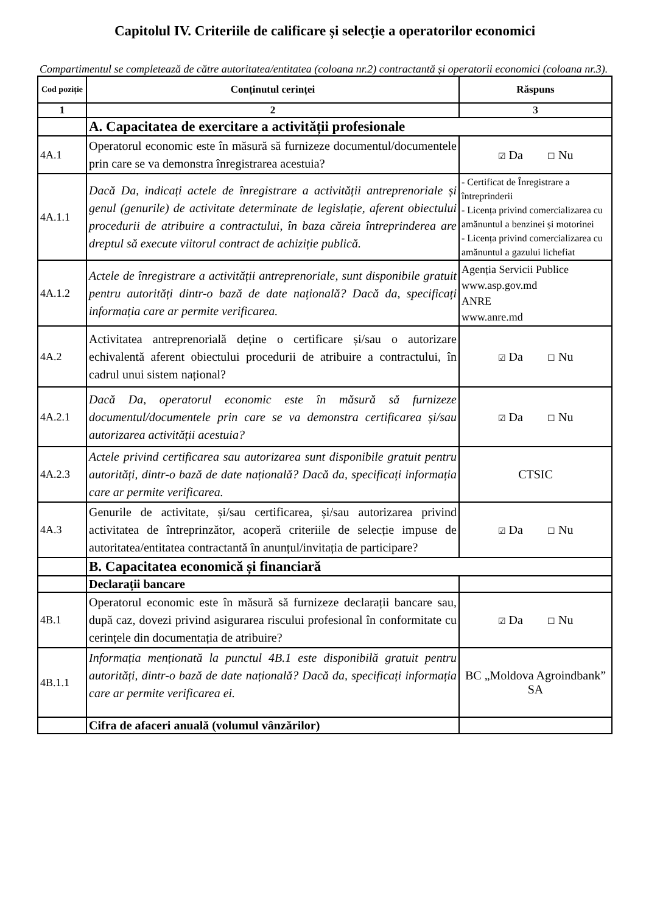Capitolul IV. Criteriile de calificare și selecție a operatorilor economici
Compartimentul se completează de către autoritatea/entitatea (coloana nr.2) contractantă și operatorii economici (coloana nr.3).
| Cod poziție | Conținutul cerinței | Răspuns |
| --- | --- | --- |
| 1 | 2 | 3 |
| | A. Capacitatea de exercitare a activității profesionale | |
| 4A.1 | Operatorul economic este în măsură să furnizeze documentul/documentele prin care se va demonstra înregistrarea acestuia? | ☑ Da ☐ Nu |
| 4A.1.1 | Dacă Da, indicați actele de înregistrare a activității antreprenoriale și genul (genurile) de activitate determinate de legislație, aferent obiectului procedurii de atribuire a contractului, în baza căreia întreprinderea are dreptul să execute viitorul contract de achiziție publică. | - Certificat de Înregistrare a întreprinderii - Licența privind comercializarea cu amănuntul a benzinei și motorinei - Licența privind comercializarea cu amănuntul a gazului lichefiat |
| 4A.1.2 | Actele de înregistrare a activității antreprenoriale, sunt disponibile gratuit pentru autorități dintr-o bază de date națională? Dacă da, specificați informația care ar permite verificarea. | Agenția Servicii Publice www.asp.gov.md ANRE www.anre.md |
| 4A.2 | Activitatea antreprenorială deține o certificare și/sau o autorizare echivalentă aferent obiectului procedurii de atribuire a contractului, în cadrul unui sistem național? | ☑ Da ☐ Nu |
| 4A.2.1 | Dacă Da, operatorul economic este în măsură să furnizeze documentul/documentele prin care se va demonstra certificarea și/sau autorizarea activității acestuia? | ☑ Da ☐ Nu |
| 4A.2.3 | Actele privind certificarea sau autorizarea sunt disponibile gratuit pentru autorități, dintr-o bază de date națională? Dacă da, specificați informația care ar permite verificarea. | CTSIC |
| 4A.3 | Genurile de activitate, și/sau certificarea, și/sau autorizarea privind activitatea de întreprinzător, acoperă criteriile de selecție impuse de autoritatea/entitatea contractantă în anunțul/invitația de participare? | ☑ Da ☐ Nu |
| | B. Capacitatea economică și financiară | |
| | Declarații bancare | |
| 4B.1 | Operatorul economic este în măsură să furnizeze declarații bancare sau, după caz, dovezi privind asigurarea riscului profesional în conformitate cu cerințele din documentația de atribuire? | ☑ Da ☐ Nu |
| 4B.1.1 | Informația menționată la punctul 4B.1 este disponibilă gratuit pentru autorități, dintr-o bază de date națională? Dacă da, specificați informația care ar permite verificarea ei. | BC „Moldova Agroindbank” SA |
| | Cifra de afaceri anuală (volumul vânzărilor) | |